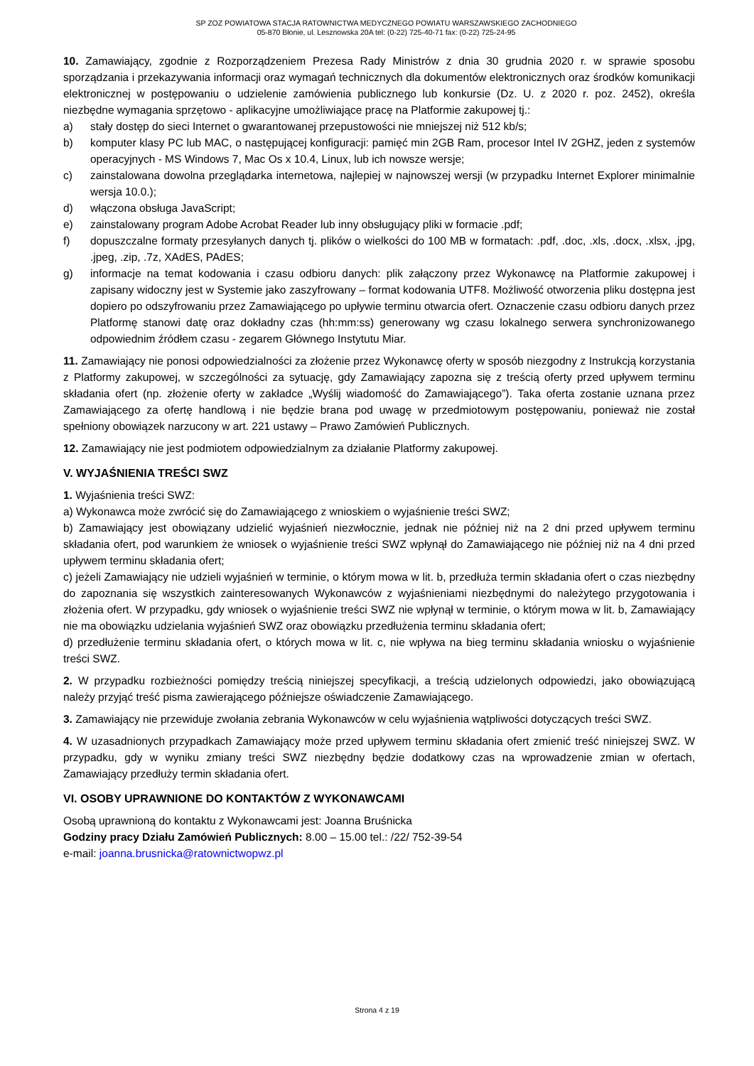SP ZOZ POWIATOWA STACJA RATOWNICTWA MEDYCZNEGO POWIATU WARSZAWSKIEGO ZACHODNIEGO
05-870 Błonie, ul. Lesznowska 20A tel: (0-22) 725-40-71 fax: (0-22) 725-24-95
10. Zamawiający, zgodnie z Rozporządzeniem Prezesa Rady Ministrów z dnia 30 grudnia 2020 r. w sprawie sposobu sporządzania i przekazywania informacji oraz wymagań technicznych dla dokumentów elektronicznych oraz środków komunikacji elektronicznej w postępowaniu o udzielenie zamówienia publicznego lub konkursie (Dz. U. z 2020 r. poz. 2452), określa niezbędne wymagania sprzętowo - aplikacyjne umożliwiające pracę na Platformie zakupowej tj.:
a) stały dostęp do sieci Internet o gwarantowanej przepustowości nie mniejszej niż 512 kb/s;
b) komputer klasy PC lub MAC, o następującej konfiguracji: pamięć min 2GB Ram, procesor Intel IV 2GHZ, jeden z systemów operacyjnych - MS Windows 7, Mac Os x 10.4, Linux, lub ich nowsze wersje;
c) zainstalowana dowolna przeglądarka internetowa, najlepiej w najnowszej wersji (w przypadku Internet Explorer minimalnie wersja 10.0.);
d) włączona obsługa JavaScript;
e) zainstalowany program Adobe Acrobat Reader lub inny obsługujący pliki w formacie .pdf;
f) dopuszczalne formaty przesyłanych danych tj. plików o wielkości do 100 MB w formatach: .pdf, .doc, .xls, .docx, .xlsx, .jpg, .jpeg, .zip, .7z, XAdES, PAdES;
g) informacje na temat kodowania i czasu odbioru danych: plik załączony przez Wykonawcę na Platformie zakupowej i zapisany widoczny jest w Systemie jako zaszyfrowany – format kodowania UTF8. Możliwość otworzenia pliku dostępna jest dopiero po odszyfrowaniu przez Zamawiającego po upływie terminu otwarcia ofert. Oznaczenie czasu odbioru danych przez Platformę stanowi datę oraz dokładny czas (hh:mm:ss) generowany wg czasu lokalnego serwera synchronizowanego odpowiednim źródłem czasu - zegarem Głównego Instytutu Miar.
11. Zamawiający nie ponosi odpowiedzialności za złożenie przez Wykonawcę oferty w sposób niezgodny z Instrukcją korzystania z Platformy zakupowej, w szczególności za sytuację, gdy Zamawiający zapozna się z treścią oferty przed upływem terminu składania ofert (np. złożenie oferty w zakładce „Wyślij wiadomość do Zamawiającego”). Taka oferta zostanie uznana przez Zamawiającego za ofertę handlową i nie będzie brana pod uwagę w przedmiotowym postępowaniu, ponieważ nie został spełniony obowiązek narzucony w art. 221 ustawy – Prawo Zamówień Publicznych.
12. Zamawiający nie jest podmiotem odpowiedzialnym za działanie Platformy zakupowej.
V. WYJAŚNIENIA TREŚCI SWZ
1. Wyjaśnienia treści SWZ:
a) Wykonawca może zwrócić się do Zamawiającego z wnioskiem o wyjaśnienie treści SWZ;
b) Zamawiający jest obowiązany udzielić wyjaśnień niezwłocznie, jednak nie później niż na 2 dni przed upływem terminu składania ofert, pod warunkiem że wniosek o wyjaśnienie treści SWZ wpłynął do Zamawiającego nie później niż na 4 dni przed upływem terminu składania ofert;
c) jeżeli Zamawiający nie udzieli wyjaśnień w terminie, o którym mowa w lit. b, przedłuża termin składania ofert o czas niezbędny do zapoznania się wszystkich zainteresowanych Wykonawców z wyjaśnieniami niezbędnymi do należytego przygotowania i złożenia ofert. W przypadku, gdy wniosek o wyjaśnienie treści SWZ nie wpłynął w terminie, o którym mowa w lit. b, Zamawiający nie ma obowiązku udzielania wyjaśnień SWZ oraz obowiązku przedłużenia terminu składania ofert;
d) przedłużenie terminu składania ofert, o których mowa w lit. c, nie wpływa na bieg terminu składania wniosku o wyjaśnienie treści SWZ.
2. W przypadku rozbieżności pomiędzy treścią niniejszej specyfikacji, a treścią udzielonych odpowiedzi, jako obowiązującą należy przyjąć treść pisma zawierającego późniejsze oświadczenie Zamawiającego.
3. Zamawiający nie przewiduje zwołania zebrania Wykonawców w celu wyjaśnienia wątpliwości dotyczących treści SWZ.
4. W uzasadnionych przypadkach Zamawiający może przed upływem terminu składania ofert zmienić treść niniejszej SWZ. W przypadku, gdy w wyniku zmiany treści SWZ niezbędny będzie dodatkowy czas na wprowadzenie zmian w ofertach, Zamawiający przedłuży termin składania ofert.
VI. OSOBY UPRAWNIONE DO KONTAKTÓW Z WYKONAWCAMI
Osobą uprawnioną do kontaktu z Wykonawcami jest: Joanna Bruśnicka
Godziny pracy Działu Zamówień Publicznych: 8.00 – 15.00 tel.: /22/ 752-39-54
e-mail: joanna.brusnicka@ratownictwopwz.pl
Strona 4 z 19